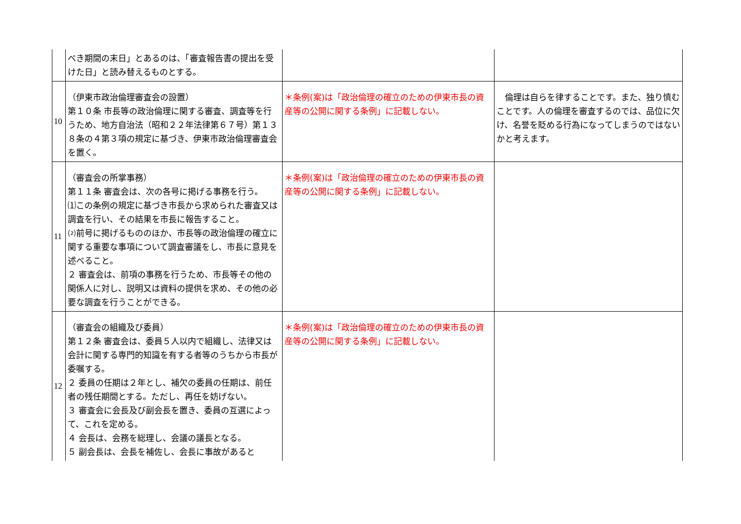| | べき期間の末日」とあるのは、「審査報告書の提出を受けた日」と読み替えるものとする。 | | |
| 10 | （伊東市政治倫理審査会の設置） 第１０条 市長等の政治倫理に関する審査、調査等を行うため、地方自治法（昭和２２年法律第６７号）第１３８条の４第３項の規定に基づき、伊東市政治倫理審査会を置く。 | ＊条例(案)は「政治倫理の確立のための伊東市長の資産等の公開に関する条例」に記載しない。 | 倫理は自らを律することです。また、独り慎むことです。人の倫理を審査するのでは、品位に欠け、名誉を貶める行為になってしまうのではないかと考えます。 |
| 11 | （審査会の所掌事務） 第１１条 審査会は、次の各号に掲げる事務を行う。 ⑴この条例の規定に基づき市長から求められた審査又は調査を行い、その結果を市長に報告すること。 ⑵前号に掲げるもののほか、市長等の政治倫理の確立に関する重要な事項について調査審議をし、市長に意見を述べること。 ２ 審査会は、前項の事務を行うため、市長等その他の関係人に対し、説明又は資料の提供を求め、その他の必要な調査を行うことができる。 | ＊条例(案)は「政治倫理の確立のための伊東市長の資産等の公開に関する条例」に記載しない。 | |
| 12 | （審査会の組織及び委員） 第１２条 審査会は、委員５人以内で組織し、法律又は会計に関する専門的知識を有する者等のうちから市長が委嘱する。 ２ 委員の任期は２年とし、補欠の委員の任期は、前任者の残任期間とする。ただし、再任を妨げない。 ３ 審査会に会長及び副会長を置き、委員の互選によって、これを定める。 ４ 会長は、会務を総理し、会議の議長となる。 ５ 副会長は、会長を補佐し、会長に事故があると | ＊条例(案)は「政治倫理の確立のための伊東市長の資産等の公開に関する条例」に記載しない。 | |